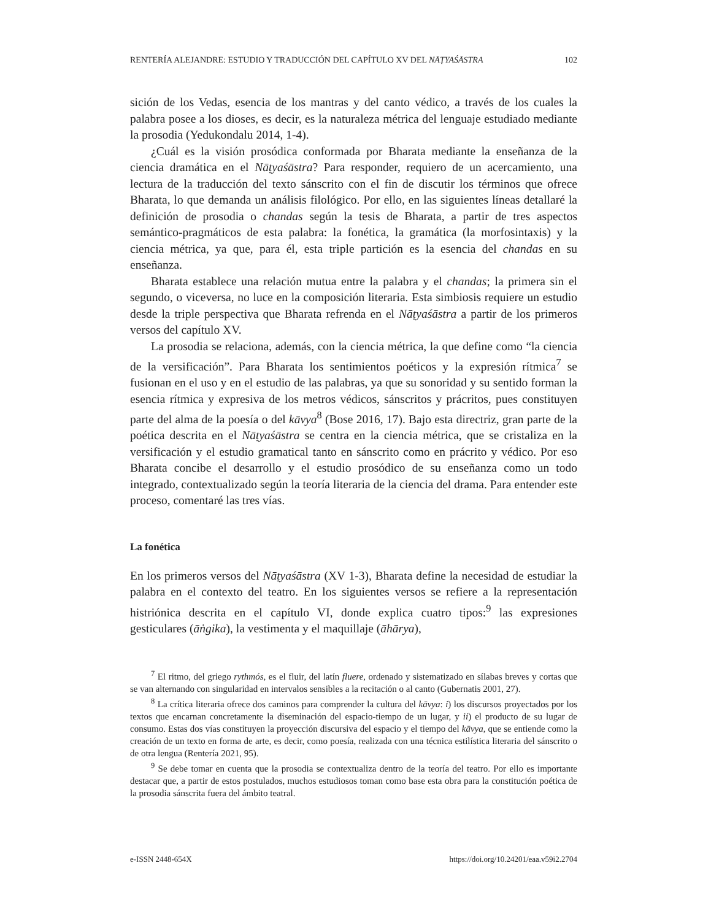RENTERÍA ALEJANDRE: ESTUDIO Y TRADUCCIÓN DEL CAPÍTULO XV DEL NĀṬYAŚĀSTRA 102
sición de los Vedas, esencia de los mantras y del canto védico, a través de los cuales la palabra posee a los dioses, es decir, es la naturaleza métrica del lenguaje estudiado mediante la prosodia (Yedukondalu 2014, 1-4).
¿Cuál es la visión prosódica conformada por Bharata mediante la enseñanza de la ciencia dramática en el Nāṭyaśāstra? Para responder, requiero de un acercamiento, una lectura de la traducción del texto sánscrito con el fin de discutir los términos que ofrece Bharata, lo que demanda un análisis filológico. Por ello, en las siguientes líneas detallaré la definición de prosodia o chandas según la tesis de Bharata, a partir de tres aspectos semántico-pragmáticos de esta palabra: la fonética, la gramática (la morfosintaxis) y la ciencia métrica, ya que, para él, esta triple partición es la esencia del chandas en su enseñanza.
Bharata establece una relación mutua entre la palabra y el chandas; la primera sin el segundo, o viceversa, no luce en la composición literaria. Esta simbiosis requiere un estudio desde la triple perspectiva que Bharata refrenda en el Nāṭyaśāstra a partir de los primeros versos del capítulo XV.
La prosodia se relaciona, además, con la ciencia métrica, la que define como “la ciencia de la versificación”. Para Bharata los sentimientos poéticos y la expresión rítmica<sup>7</sup> se fusionan en el uso y en el estudio de las palabras, ya que su sonoridad y su sentido forman la esencia rítmica y expresiva de los metros védicos, sánscritos y prácritos, pues constituyen parte del alma de la poesía o del kāvya<sup>8</sup> (Bose 2016, 17). Bajo esta directriz, gran parte de la poética descrita en el Nāṭyaśāstra se centra en la ciencia métrica, que se cristaliza en la versificación y el estudio gramatical tanto en sánscrito como en prácrito y védico. Por eso Bharata concibe el desarrollo y el estudio prosódico de su enseñanza como un todo integrado, contextualizado según la teoría literaria de la ciencia del drama. Para entender este proceso, comentaré las tres vías.
La fonética
En los primeros versos del Nāṭyaśāstra (XV 1-3), Bharata define la necesidad de estudiar la palabra en el contexto del teatro. En los siguientes versos se refiere a la representación histriónica descrita en el capítulo VI, donde explica cuatro tipos:<sup>9</sup> las expresiones gesticulares (āṅgika), la vestimenta y el maquillaje (āhārya),
<sup>7</sup> El ritmo, del griego rythmós, es el fluir, del latín fluere, ordenado y sistematizado en sílabas breves y cortas que se van alternando con singularidad en intervalos sensibles a la recitación o al canto (Gubernatis 2001, 27).
<sup>8</sup> La crítica literaria ofrece dos caminos para comprender la cultura del kāvya: i) los discursos proyectados por los textos que encarnan concretamente la diseminación del espacio-tiempo de un lugar, y ii) el producto de su lugar de consumo. Estas dos vías constituyen la proyección discursiva del espacio y el tiempo del kāvya, que se entiende como la creación de un texto en forma de arte, es decir, como poesía, realizada con una técnica estilística literaria del sánscrito o de otra lengua (Rentería 2021, 95).
<sup>9</sup> Se debe tomar en cuenta que la prosodia se contextualiza dentro de la teoría del teatro. Por ello es importante destacar que, a partir de estos postulados, muchos estudiosos toman como base esta obra para la constitución poética de la prosodia sánscrita fuera del ámbito teatral.
e-ISSN 2448-654X https://doi.org/10.24201/eaa.v59i2.2704